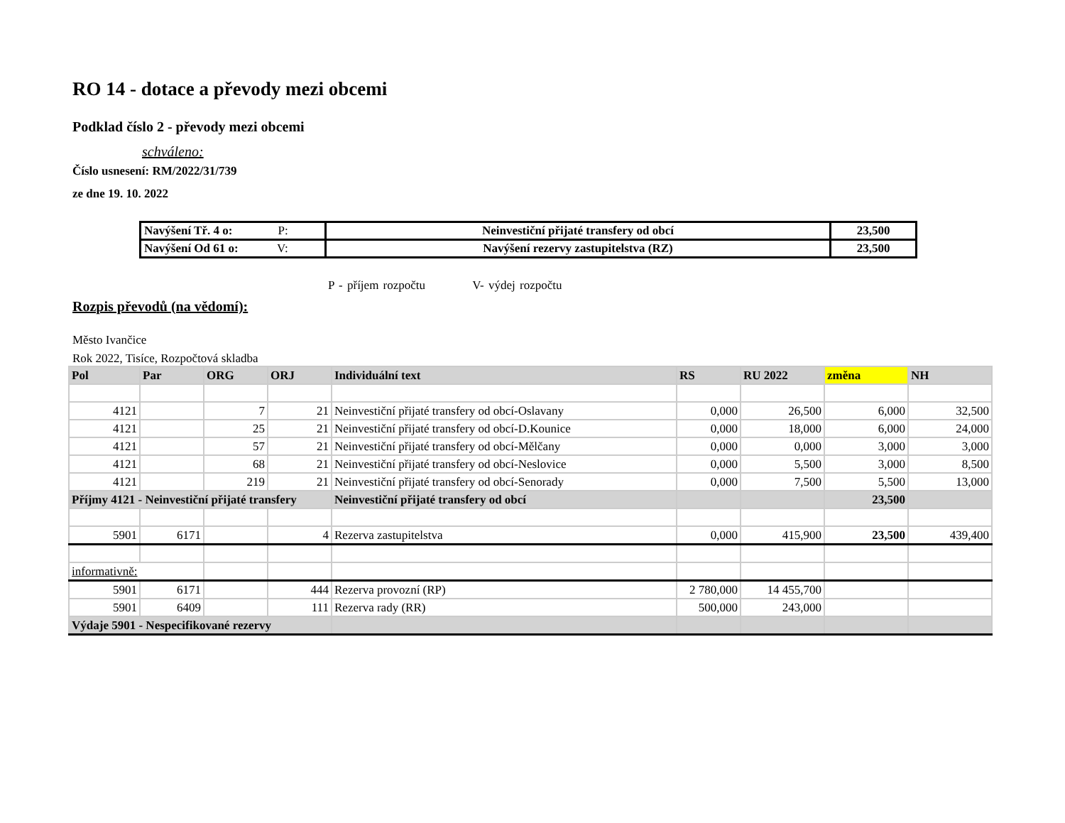RO 14 - dotace a převody mezi obcemi
Podklad číslo 2 - převody mezi obcemi
schváleno:
Číslo usnesení: RM/2022/31/739
ze dne 19. 10. 2022
| Navýšení Tř. 4 o: P: | Neinvestiční přijaté transfery od obcí | 23,500 |
| Navýšení Od 61 o: V: | Navýšení rezervy zastupitelstva (RZ) | 23,500 |
P - příjem rozpočtu V- výdej rozpočtu
Rozpis převodů (na vědomí):
Město Ivančice
Rok 2022, Tisíce, Rozpočtová skladba
| Pol | Par | ORG | ORJ | Individuální text | RS | RU 2022 | změna | NH |
| --- | --- | --- | --- | --- | --- | --- | --- | --- |
| 4121 | | 7 | 21 | Neinvestiční přijaté transfery od obcí-Oslavany | 0,000 | 26,500 | 6,000 | 32,500 |
| 4121 | | 25 | 21 | Neinvestiční přijaté transfery od obcí-D.Kounice | 0,000 | 18,000 | 6,000 | 24,000 |
| 4121 | | 57 | 21 | Neinvestiční přijaté transfery od obcí-Mělčany | 0,000 | 0,000 | 3,000 | 3,000 |
| 4121 | | 68 | 21 | Neinvestiční přijaté transfery od obcí-Neslovice | 0,000 | 5,500 | 3,000 | 8,500 |
| 4121 | | 219 | 21 | Neinvestiční přijaté transfery od obcí-Senorady | 0,000 | 7,500 | 5,500 | 13,000 |
| Příjmy 4121 - Neinvestiční přijaté transfery | | | | Neinvestiční přijaté transfery od obcí | | | 23,500 | |
| 5901 | 6171 | | 4 | Rezerva zastupitelstva | 0,000 | 415,900 | 23,500 | 439,400 |
| informativně: | | | | | | | | |
| 5901 | 6171 | | 444 | Rezerva provozní (RP) | 2 780,000 | 14 455,700 | | |
| 5901 | 6409 | | 111 | Rezerva rady (RR) | 500,000 | 243,000 | | |
| Výdaje 5901 - Nespecifikované rezervy | | | | | | | | |